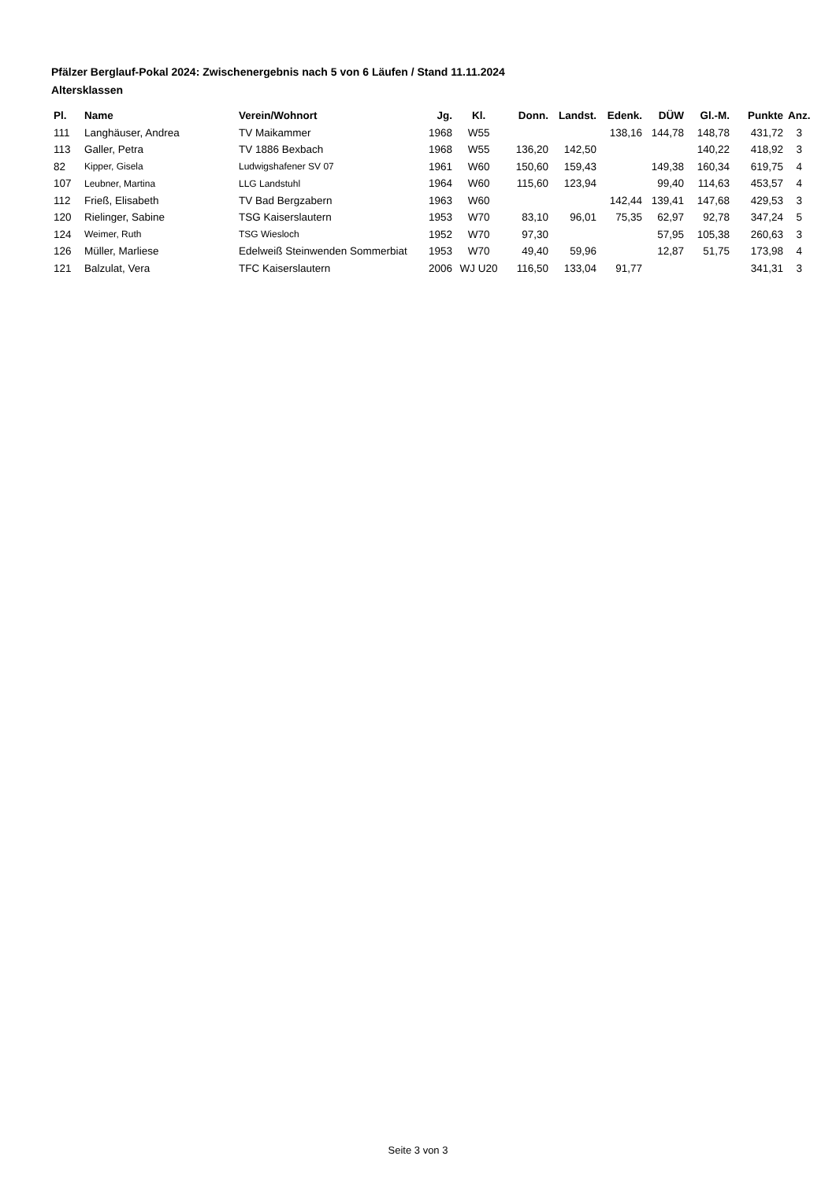Pfälzer Berglauf-Pokal 2024: Zwischenergebnis nach 5 von 6 Läufen / Stand 11.11.2024
Altersklassen
| Pl. | Name | Verein/Wohnort | Jg. | Kl. | Donn. | Landst. | Edenk. | DÜW | Gl.-M. | Punkte | Anz. |
| --- | --- | --- | --- | --- | --- | --- | --- | --- | --- | --- | --- |
| 111 | Langhäuser, Andrea | TV Maikammer | 1968 | W55 | | | 138,16 | 144,78 | 148,78 | 431,72 | 3 |
| 113 | Galler, Petra | TV 1886 Bexbach | 1968 | W55 | 136,20 | 142,50 | | | 140,22 | 418,92 | 3 |
| 82 | Kipper, Gisela | Ludwigshafener SV 07 | 1961 | W60 | 150,60 | 159,43 | | 149,38 | 160,34 | 619,75 | 4 |
| 107 | Leubner, Martina | LLG Landstuhl | 1964 | W60 | 115,60 | 123,94 | | 99,40 | 114,63 | 453,57 | 4 |
| 112 | Frieß, Elisabeth | TV Bad Bergzabern | 1963 | W60 | | | 142,44 | 139,41 | 147,68 | 429,53 | 3 |
| 120 | Rielinger, Sabine | TSG Kaiserslautern | 1953 | W70 | 83,10 | 96,01 | 75,35 | 62,97 | 92,78 | 347,24 | 5 |
| 124 | Weimer, Ruth | TSG Wiesloch | 1952 | W70 | 97,30 | | | 57,95 | 105,38 | 260,63 | 3 |
| 126 | Müller, Marliese | Edelweiß Steinwenden Sommerbiat | 1953 | W70 | 49,40 | 59,96 | | 12,87 | 51,75 | 173,98 | 4 |
| 121 | Balzulat, Vera | TFC Kaiserslautern | 2006 | WJ U20 | 116,50 | 133,04 | 91,77 | | | 341,31 | 3 |
Seite 3 von 3